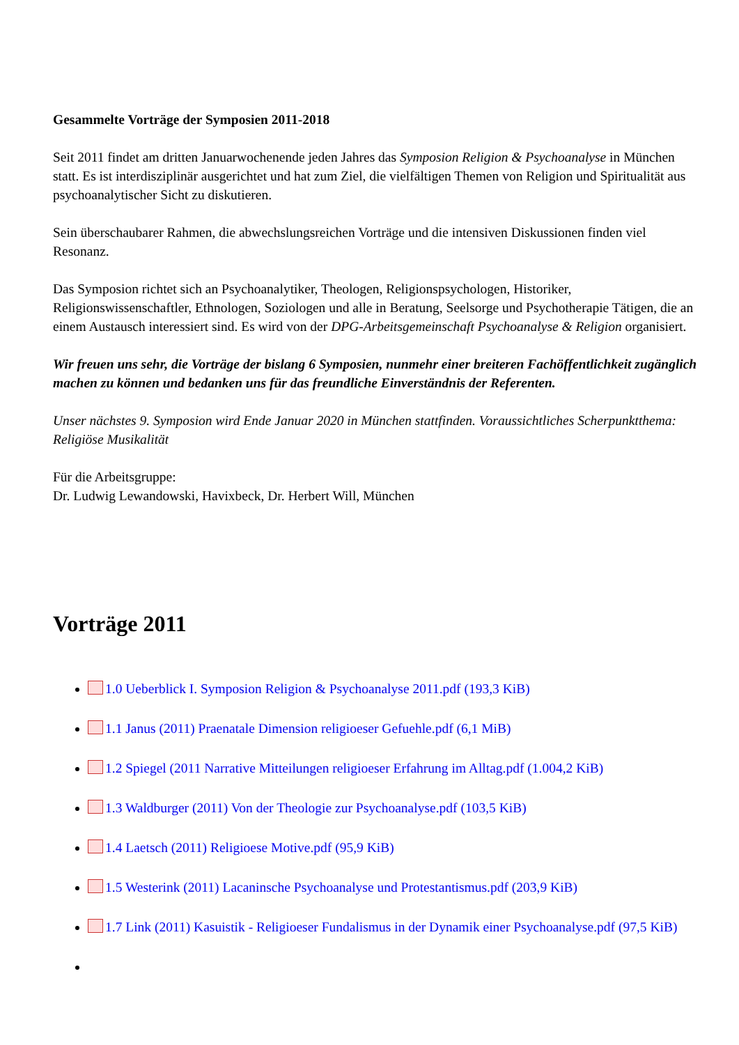Gesammelte Vorträge der Symposien 2011-2018
Seit 2011 findet am dritten Januarwochenende jeden Jahres das Symposion Religion & Psychoanalyse in München statt. Es ist interdisziplinär ausgerichtet und hat zum Ziel, die vielfältigen Themen von Religion und Spiritualität aus psychoanalytischer Sicht zu diskutieren.
Sein überschaubarer Rahmen, die abwechslungsreichen Vorträge und die intensiven Diskussionen finden viel Resonanz.
Das Symposion richtet sich an Psychoanalytiker, Theologen, Religionspsychologen, Historiker, Religionswissenschaftler, Ethnologen, Soziologen und alle in Beratung, Seelsorge und Psychotherapie Tätigen, die an einem Austausch interessiert sind. Es wird von der DPG-Arbeitsgemeinschaft Psychoanalyse & Religion organisiert.
Wir freuen uns sehr, die Vorträge der bislang 6 Symposien, nunmehr einer breiteren Fachöffentlichkeit zugänglich machen zu können und bedanken uns für das freundliche Einverständnis der Referenten.
Unser nächstes 9. Symposion wird Ende Januar 2020 in München stattfinden. Voraussichtliches Scherpunktthema: Religiöse Musikalität
Für die Arbeitsgruppe:
Dr. Ludwig Lewandowski, Havixbeck, Dr. Herbert Will, München
Vorträge 2011
1.0 Ueberblick I. Symposion Religion & Psychoanalyse 2011.pdf (193,3 KiB)
1.1 Janus (2011) Praenatale Dimension religioeser Gefuehle.pdf (6,1 MiB)
1.2 Spiegel (2011 Narrative Mitteilungen religioeser Erfahrung im Alltag.pdf (1.004,2 KiB)
1.3 Waldburger (2011) Von der Theologie zur Psychoanalyse.pdf (103,5 KiB)
1.4 Laetsch (2011) Religioese Motive.pdf (95,9 KiB)
1.5 Westerink (2011) Lacaninsche Psychoanalyse und Protestantismus.pdf (203,9 KiB)
1.7 Link (2011) Kasuistik - Religioeser Fundalismus in der Dynamik einer Psychoanalyse.pdf (97,5 KiB)